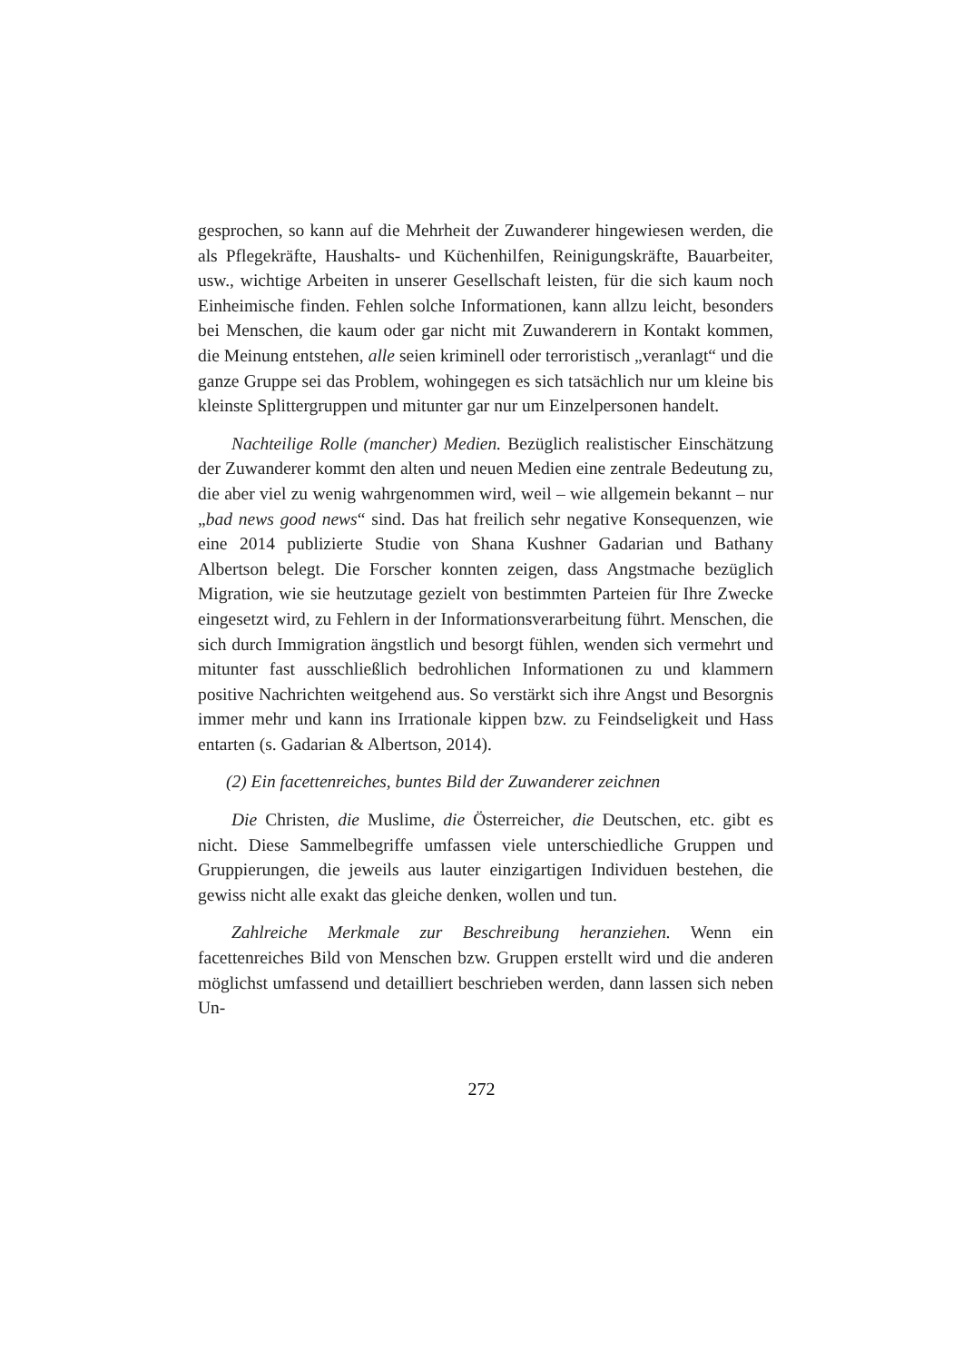gesprochen, so kann auf die Mehrheit der Zuwanderer hingewiesen werden, die als Pflegekräfte, Haushalts- und Küchenhilfen, Reinigungskräfte, Bauarbeiter, usw., wichtige Arbeiten in unserer Gesellschaft leisten, für die sich kaum noch Einheimische finden. Fehlen solche Informationen, kann allzu leicht, besonders bei Menschen, die kaum oder gar nicht mit Zuwanderern in Kontakt kommen, die Meinung entstehen, alle seien kriminell oder terroristisch „veranlagt“ und die ganze Gruppe sei das Problem, wohingegen es sich tatsächlich nur um kleine bis kleinste Splittergruppen und mitunter gar nur um Einzelpersonen handelt.
Nachteilige Rolle (mancher) Medien. Bezüglich realistischer Einschätzung der Zuwanderer kommt den alten und neuen Medien eine zentrale Bedeutung zu, die aber viel zu wenig wahrgenommen wird, weil – wie allgemein bekannt – nur „bad news good news“ sind. Das hat freilich sehr negative Konsequenzen, wie eine 2014 publizierte Studie von Shana Kushner Gadarian und Bathany Albertson belegt. Die Forscher konnten zeigen, dass Angstmache bezüglich Migration, wie sie heutzutage gezielt von bestimmten Parteien für Ihre Zwecke eingesetzt wird, zu Fehlern in der Informationsverarbeitung führt. Menschen, die sich durch Immigration ängstlich und besorgt fühlen, wenden sich vermehrt und mitunter fast ausschließlich bedrohlichen Informationen zu und klammern positive Nachrichten weitgehend aus. So verstärkt sich ihre Angst und Besorgnis immer mehr und kann ins Irrationale kippen bzw. zu Feindseligkeit und Hass entarten (s. Gadarian & Albertson, 2014).
(2) Ein facettenreiches, buntes Bild der Zuwanderer zeichnen
Die Christen, die Muslime, die Österreicher, die Deutschen, etc. gibt es nicht. Diese Sammelbegriffe umfassen viele unterschiedliche Gruppen und Gruppierungen, die jeweils aus lauter einzigartigen Individuen bestehen, die gewiss nicht alle exakt das gleiche denken, wollen und tun.
Zahlreiche Merkmale zur Beschreibung heranziehen. Wenn ein facettenreiches Bild von Menschen bzw. Gruppen erstellt wird und die anderen möglichst umfassend und detailliert beschrieben werden, dann lassen sich neben Un-
272